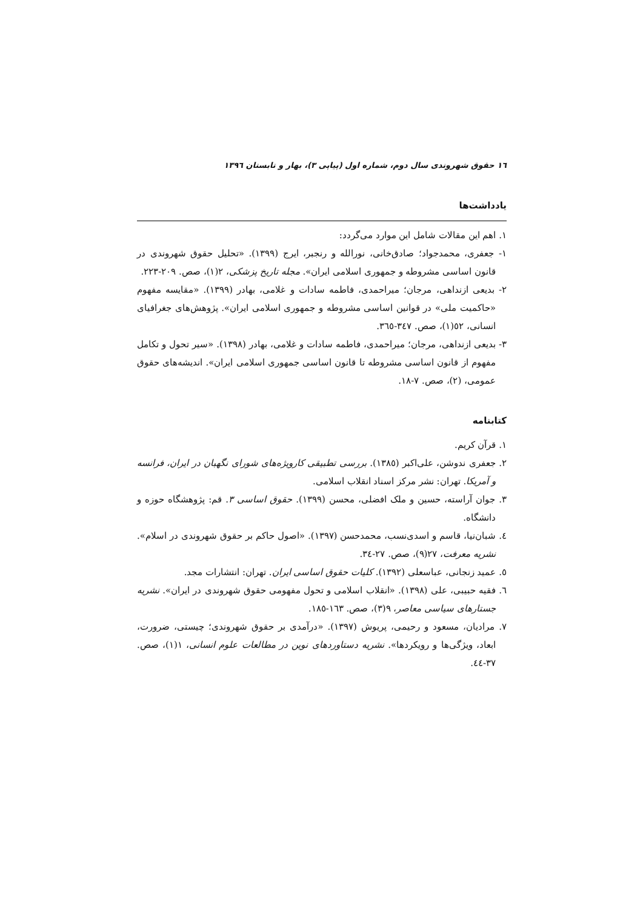١٦ حقوق شهروندی سال دوم، شماره اول (پیاپی ٣)، بهار و تابستان ١٣٩٦
یادداشت‌ها
١. اهم این مقالات شامل این موارد می‌گردد:
١- جعفری، محمدجواد؛ صادق‌خانی، نورالله و رنجبر، ایرج (١٣٩٩). «تحلیل حقوق شهروندی در قانون اساسی مشروطه و جمهوری اسلامی ایران». مجله تاریخ پزشکی، ٢(١)، صص. ٢٠٩-٢٢٣.
٢- بدیعی ازنداهی، مرجان؛ میراحمدی، فاطمه سادات و غلامی، بهادر (١٣٩٩). «مقایسه مفهوم «حاکمیت ملی» در قوانین اساسی مشروطه و جمهوری اسلامی ایران». پژوهش‌های جغرافیای انسانی، ٥٢(١)، صص. ٣٤٧-٣٦٥.
٣- بدیعی ازنداهی، مرجان؛ میراحمدی، فاطمه سادات و غلامی، بهادر (١٣٩٨). «سیر تحول و تکامل مفهوم از قانون اساسی مشروطه تا قانون اساسی جمهوری اسلامی ایران». اندیشه‌های حقوق عمومی، (٢)، صص. ٧-١٨.
کتابنامه
١. قرآن کریم.
٢. جعفری ندوشن، علی‌اکبر (١٣٨٥). بررسی تطبیقی کارویژه‌های شورای نگهبان در ایران، فرانسه و آمریکا. تهران: نشر مرکز اسناد انقلاب اسلامی.
٣. جوان آراسته، حسین و ملک افضلی، محسن (١٣٩٩). حقوق اساسی ٣. قم: پژوهشگاه حوزه و دانشگاه.
٤. شبان‌نیا، قاسم و اسدی‌نسب، محمدحسن (١٣٩٧). «اصول حاکم بر حقوق شهروندی در اسلام». نشریه معرفت، ٢٧(٩)، صص. ٢٧-٣٤.
٥. عمید زنجانی، عباسعلی (١٣٩٢). کلیات حقوق اساسی ایران. تهران: انتشارات مجد.
٦. فقیه حبیبی، علی (١٣٩٨). «انقلاب اسلامی و تحول مفهومی حقوق شهروندی در ایران». نشریه جستارهای سیاسی معاصر، ٩(٣)، صص. ١٦٣-١٨٥.
٧. مرادیان، مسعود و رحیمی، پریوش (١٣٩٧). «درآمدی بر حقوق شهروندی؛ چیستی، ضرورت، ابعاد، ویژگی‌ها و رویکردها». نشریه دستاوردهای نوین در مطالعات علوم انسانی، ١(١)، صص. ٣٧-٤٤.